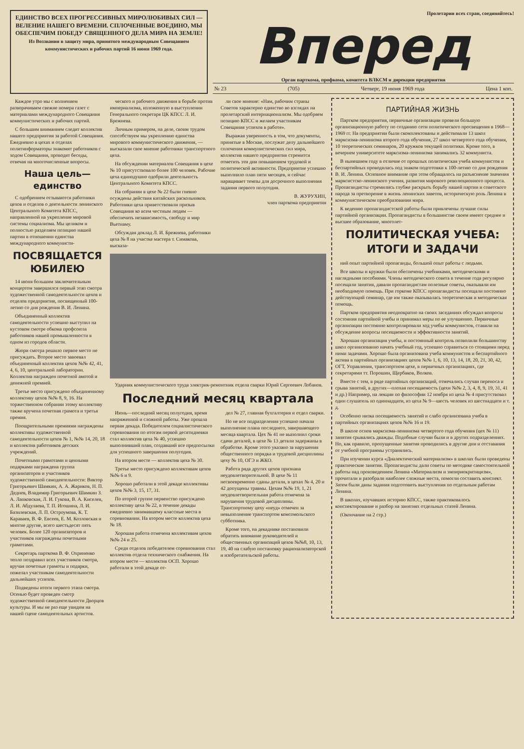ЕДИНСТВО ВСЕХ ПРОГРЕССИВНЫХ МИРОЛЮБИВЫХ СИЛ — ВЕЛЕНИЕ НАШЕГО ВРЕМЕНИ. СПЛОЧЕННЫЕ ВОЕДИНО, МЫ ОБЕСПЕЧИМ ПОБЕДУ СВЯЩЕННОГО ДЕЛА МИРА НА ЗЕМЛЕ!
Из Воззвания в защиту мира, принятого международным Совещанием коммунистических и рабочих партий 16 июня 1969 года.
Пролетарии всех стран, соединяйтесь!
Вперед
Орган парткома, профкома, комитета ВЛКСМ и дирекции предприятия
№ 23 (705) Четверг, 19 июня 1969 года Цена 1 коп.
Каждое утро мы с волнением разворачиваем свежие номера газет с материалами международного Совещания коммунистических и рабочих партий.
С большим вниманием следит коллектив нашего предприятия за работой Совещания. Ежедневно в цехах и отделах политинформаторы знакомят работников с ходом Совещания, проводят беседы, отвечая на многочисленные вопросы.
Наша цель—единство
С одобрением отзываются работники цехов и отделов о деятельности ленинского Центрального Комитета КПСС, направленной на укрепление мировой системы социализма. Мы целиком и полностью разделяем позицию нашей партии в отношении единства международного коммунисти-
ПОСВЯЩАЕТСЯ ЮБИЛЕЮ
14 июня большим заключительным концертом завершился первый этап смотра художественной самодеятельности цехов и отделов предприятия, посвященный 100-летию со дня рождения В. И. Ленина.
Объединенный коллектив самодеятельности успешно выступил на кустовом смотре обкома профсоюза работников нашей промышленности в одном из городов области.
Жюри смотра решило первое место не присуждать. Второе место завоевал объединенный коллектив цехов №№ 42, 41, 4, 6, 10, центральной лаборатории. Коллектив награжден почетной амотой и денежной премией.
Третье место присуждено объединенному коллективу цехов №№ 8, 9, 16. На торжественном собрании этому коллективу также вручена почетная грамота и третья премия.
Поощрительными премиями награждены коллективы художественной самодеятельности цехов № 1, №№ 14, 20, 18 и коллектив работников детских учреждений.
Почетными грамотами и ценными подарками награждена группа организаторов и участников художественной самодеятельности: Виктор Григорьевич Шамкин, А. А. Жариков, Н. П. Деднев, Владимир Григорьевич Шамкин З. А. Лапковская, Л. И. Гукова, В. А. Киселев, Л. И. Абдулаева, Т. П. Игошина, Л. И. Базилевская, Л. П. Остроумова, К. Т. Караваев, В. Ф. Евсеев, Е. М. Козловская и многие другие, всего шестьдесят пять человек. Более 120 организаторов и участников награждены почетными грамотами.
Секретарь парткома В. Ф. Охриненко тепло поздравил всех участников смотра, вручая почетные грамоты и подарки, пожелал участникам самодеятельности дальнейших успехов.
Подведены итоги первого этапа смотра. Осенью будет проведен смотр художественной самодеятельности Дворцов культуры. И мы не раз еще увидим на нашей сцене самодеятельных артистов.
ческого и рабочего движения в борьбе против империализма, изложенную в выступлении Генерального секретаря ЦК КПСС Л. И. Брежнева.
Личным примером, на деле, своим трудом способствуем мы укреплению единства мирового коммунистического движения, —высказали свое мнение работники транспортного цеха.
На обсуждении материалов Совещания в цехе № 10 присутствовало более 100 человек. Рабочие цеха единодушно одобрили деятельность Центрального Комитета КПСС.
На собрании в цехе № 22 были гневно осуждены действия китайских раскольников. Работники цеха приветствовали призыв Совещания ко всем честным людям —обеспечить независимость, свободу и мир Вьетнаму.
Обсуждая доклад Л. И. Брежнева, работники цеха № 8 на участке мастера т. Симакова, высказа-
ли свое мнение: «Нам, рабочим страны Советов характерно единство во взглядах на пролетарский интернационализм. Мы одобряем позицию КПСС и желаем участникам Совещания успехов в работе».
Выражая уверенность в том, что документы, принятые в Москве, послужат делу дальнейшего сплочения коммунистических сил мира, коллектив нашего предприятия стремится отметить эти дни повышением трудовой и политической активности. Предприятие успешно выполнило план пяти месяцев, и сейчас наращивает темпы для досрочного выполнения задания первого полугодия.
В. ЖУРУХИН,
член парткома предприятия
Ударник коммунистического труда электрик-ремонтник отдела сварки Юрий Сергеевич Лобанов.
Последний месяц квартала
Июнь—последний месяц полугодия, время напряженной и сложной работы. Уже прошла первая декада. Победителем социалистического соревнования по итогам первой десятидневки стал коллектив цеха № 40, успешно выполнивший план, создавший все предпосылки для успешного завершения полугодия.
На втором месте — коллектив цеха № 30.
Третье место присуждено коллективам цехов №№ 6 и 9.
Хорошо работали в этой декаде коллективы цехов №№ 3, 15, 17, 31.
По второй группе первенство присуждено коллективу цеха № 22, в течение декады ежедневно занимавшему классные места в соревновании. На втором месте коллектив цеха № 18.
Хорошая работа отмечена коллективам цехов №№ 24 и 25.
Среди отделов победителем соревнования стал коллектив отдела технического снабжения. На втором месте — коллектив ОСП. Хорошо работали в этой декаде от-
дел № 27, главная бухгалтерия и отдел сварки.
Но не все подразделения успешно начали выполнение плана последнего, завершающего месяца квартала. Цех № 41 не выполнил сроки сдачи деталей, в цехе № 13 детали задержаны в обработке. Кроме этого указано за нарушения общественного порядка и трудовой дисциплины цеху № 10, ОГЭ и ЖКО.
Работа ряда других цехов признана неудовлетворительной. В цехе № 11 несвоевременно сданы детали, в цехах № 4, 20 и 42 допущены травмы. Цехам №№ 19, 1, 21 неудовлетворительная работа отмечена за нарушения трудовой дисциплины. Транспортному цеху «неуд» отмечен за невыполнение транспортом комсомольского субботника.
Кроме того, на декаднике постановили обратить внимание руководителей и общественных организаций цехов №№8, 10, 13, 19, 40 на слабую постановку рационализаторской и изобретательской работы.
ПАРТИЙНАЯ ЖИЗНЬ
Партком предприятия, первичные организации провели большую организационную работу по созданию сети политического просвещения в 1968—1969 гг. На предприятии были скомплектованы и действовали 13 школ марксизма-ленинизма второго года обучения, 27 школ четвертого года обучения, 10 теоретических семинаров, 20 кружков текущей политики. Кроме того, в вечернем университете марксизма-ленинизма занимались 32 коммуниста.
В нынешнем году в отличие от прошлых политическая учеба коммунистов и беспартийных проводилась под знаком подготовки к 100-летию со дня рождения В. И. Ленина. Основное внимание при этом обращалось на разъяснение значения марксистско-ленинского учения, развития мирового революционного процесса. Пропагандисты стремились глубже раскрыть борьбу нашей партии и советского народа за претворение в жизнь ленинских заветов, историческую роль Ленина в коммунистическом преобразовании мира.
К ведению пропагандистской работы были привлечены лучшие силы партийной организации. Пропагандисты в большинстве своем имеют среднее и высшее образование, многолет-
ПОЛИТИЧЕСКАЯ УЧЕБА: ИТОГИ И ЗАДАЧИ
ний опыт партийной пропаганды, большой опыт работы с людьми.
Все школы и кружки были обеспечены учебниками, методическими и наглядными пособиями. Члены методического совета в течение года регулярно посещали занятия, давали пропагандистам полезные советы, оказывали им необходимую помощь. При горкоме КПСС пропагандисты посещали постоянно действующий семинар, где им также оказывалась теоретическая и методическая помощь.
Партком предприятия неоднократно на своих заседаниях обсуждал вопросы состояния партийной учебы и принимал меры по ее улучшению. Первичные организации постоянно контролировали ход учебы коммунистов, ставили на обсуждение вопросы посещаемости и эффективности занятий.
Хорошая организация учебы, и постоянный контроль позволили большинству школ организованно начать учебный год, успешно справиться со стоящими перед ними задачами. Хорошо была организована учеба коммунистов и беспартийного актива в партийных организациях цехов №№ 1, 6, 10, 13, 14, 18, 20, 21, 30, 42, ОГТ, Управления, транспортном цехе, в первичных организациях, где секретарями тт. Порошин, Щербаков, Волков.
Вместе с тем, в ряде партийных организаций, отмечались случаи переноса и срыва занятий, в других—плохая посещаемость (цехи №№ 2, 3, 4, 8, 9, 19, 31, 41 и др.) Например, на лекции по философии 12 ноября из цеха № 4 присутствовал один слушатель из одиннадцати, из цеха № 9—шесть человек из шестнадцати и т. д.
Особенно низка посещаемость занятий и слабо организована учеба в партийных организациях цехов №№ 16 и 19.
В школе основ марксизма-ленинизма четвертого года обучения (цех № 11) занятия срывались дважды. Подобные случаи были и в других подразделениях. Но, как правило, пропущенные занятия проводились в другие дни и отставания от учебной программы устранялись.
При изучении курса «Диалектический материализм» в школах были проведены практические занятия. Пропагандисты дали советы по методике самостоятельной работы над произведением Ленина «Материализм и эмпириокритицизм», прочитали и разобрали наиболее сложные места, помогли составить конспект. Затем были даны задания подготовить выступления по отдельным работам Ленина.
В школах, изучавших историю КПСС, также практиковалось конспектирование и разбор на занятиях отдельных статей Ленина.
(Окончание на 2 стр.)